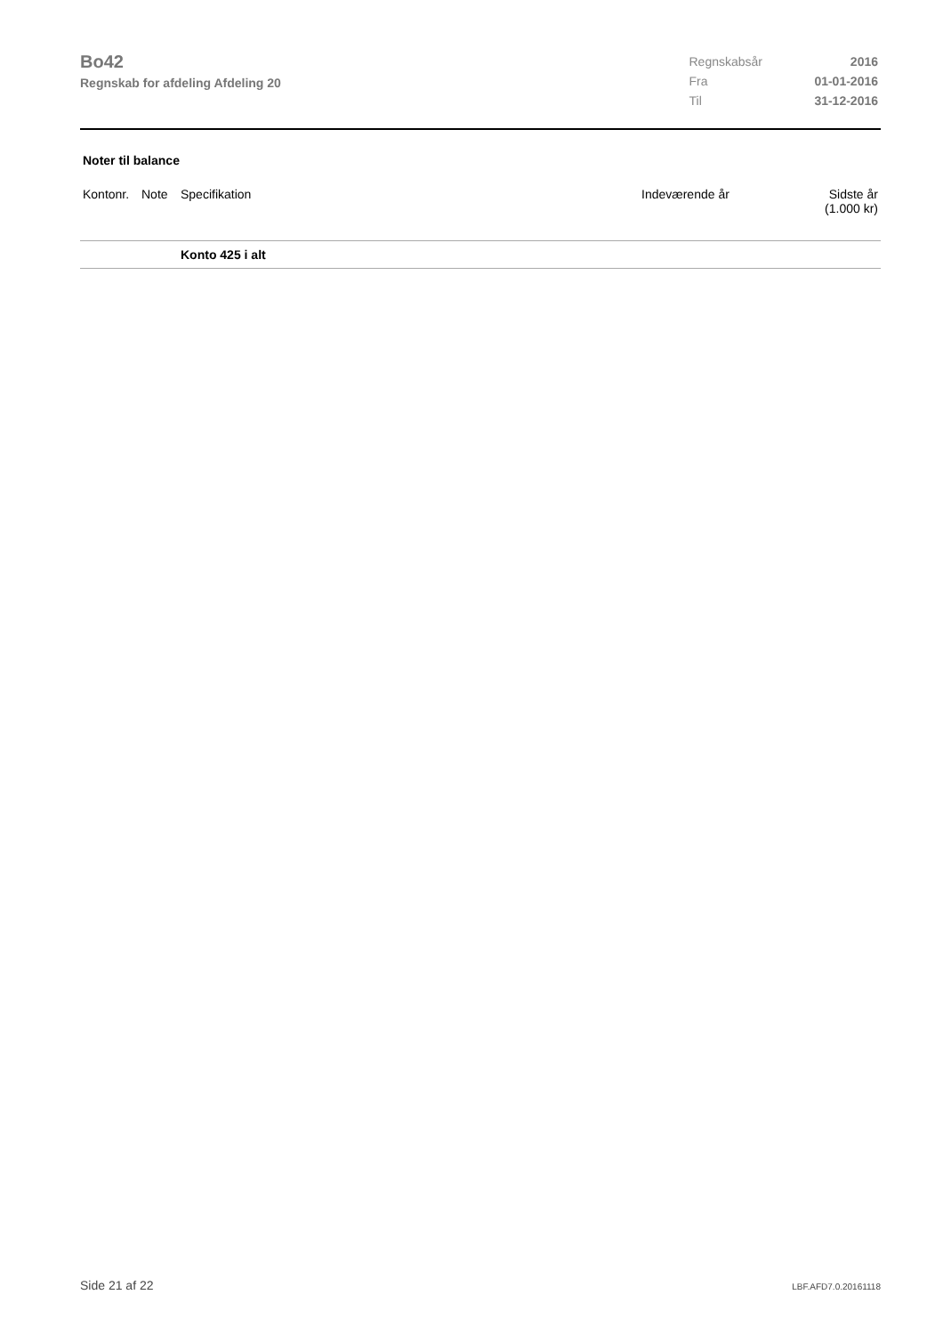Bo42
Regnskab for afdeling Afdeling 20
| Regnskabsår | 2016 |
| Fra | 01-01-2016 |
| Til | 31-12-2016 |
Noter til balance
| Kontonr. | Note | Specifikation | Indeværende år | Sidste år (1.000 kr) |
| --- | --- | --- | --- | --- |
| | | Konto 425 i alt | | |
Side 21 af 22 LBF.AFD7.0.20161118